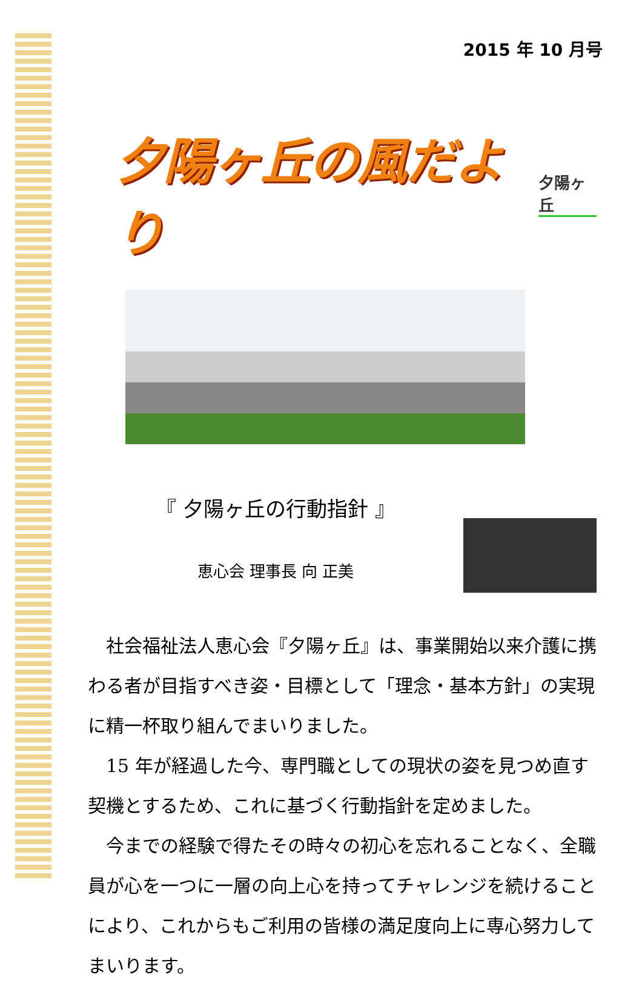2015 年 10 月号
夕陽ヶ丘の風だより
夕陽ヶ丘
『 夕陽ヶ丘の行動指針 』
恵心会 理事長 向 正美
社会福祉法人恵心会『夕陽ヶ丘』は、事業開始以来介護に携わる者が目指すべき姿・目標として「理念・基本方針」の実現に精一杯取り組んでまいりました。
15 年が経過した今、専門職としての現状の姿を見つめ直す契機とするため、これに基づく行動指針を定めました。
今までの経験で得たその時々の初心を忘れることなく、全職員が心を一つに一層の向上心を持ってチャレンジを続けることにより、これからもご利用の皆様の満足度向上に専心努力してまいります。